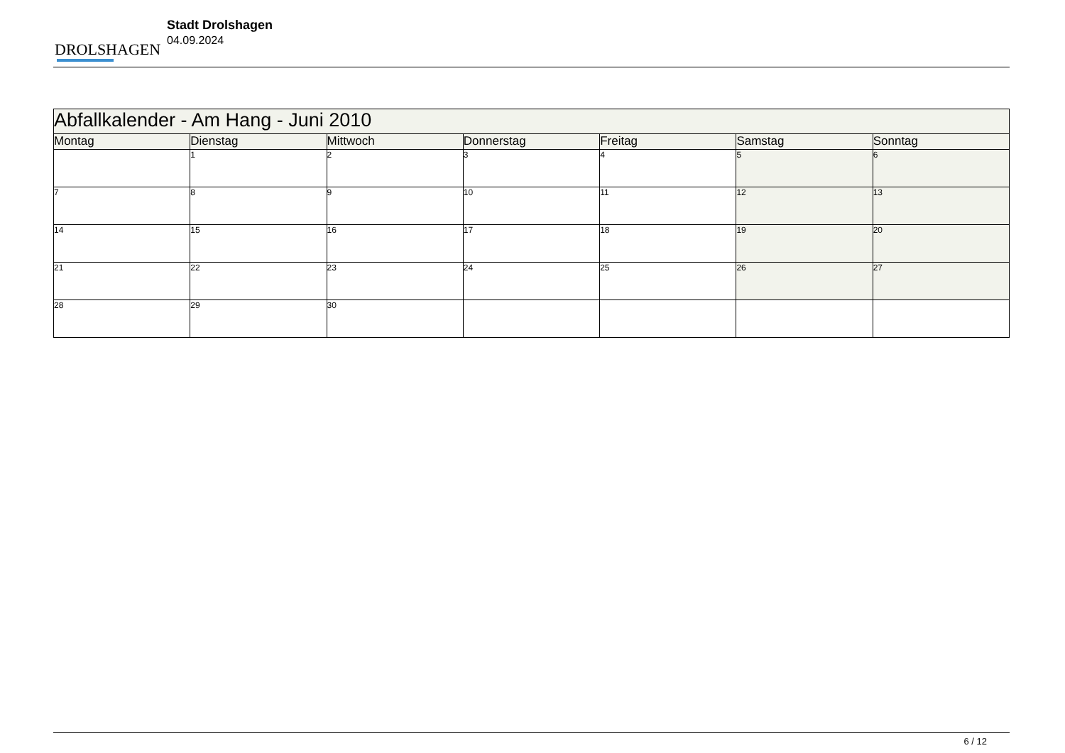DROLSHAGEN
Stadt Drolshagen
04.09.2024
| Abfallkalender - Am Hang - Juni 2010 | | | | | | |
| Montag | Dienstag | Mittwoch | Donnerstag | Freitag | Samstag | Sonntag |
| | 1 | 2 | 3 | 4 | 5 | 6 |
| 7 | 8 | 9 | 10 | 11 | 12 | 13 |
| 14 | 15 | 16 | 17 | 18 | 19 | 20 |
| 21 | 22 | 23 | 24 | 25 | 26 | 27 |
| 28 | 29 | 30 | | | | |
6 / 12